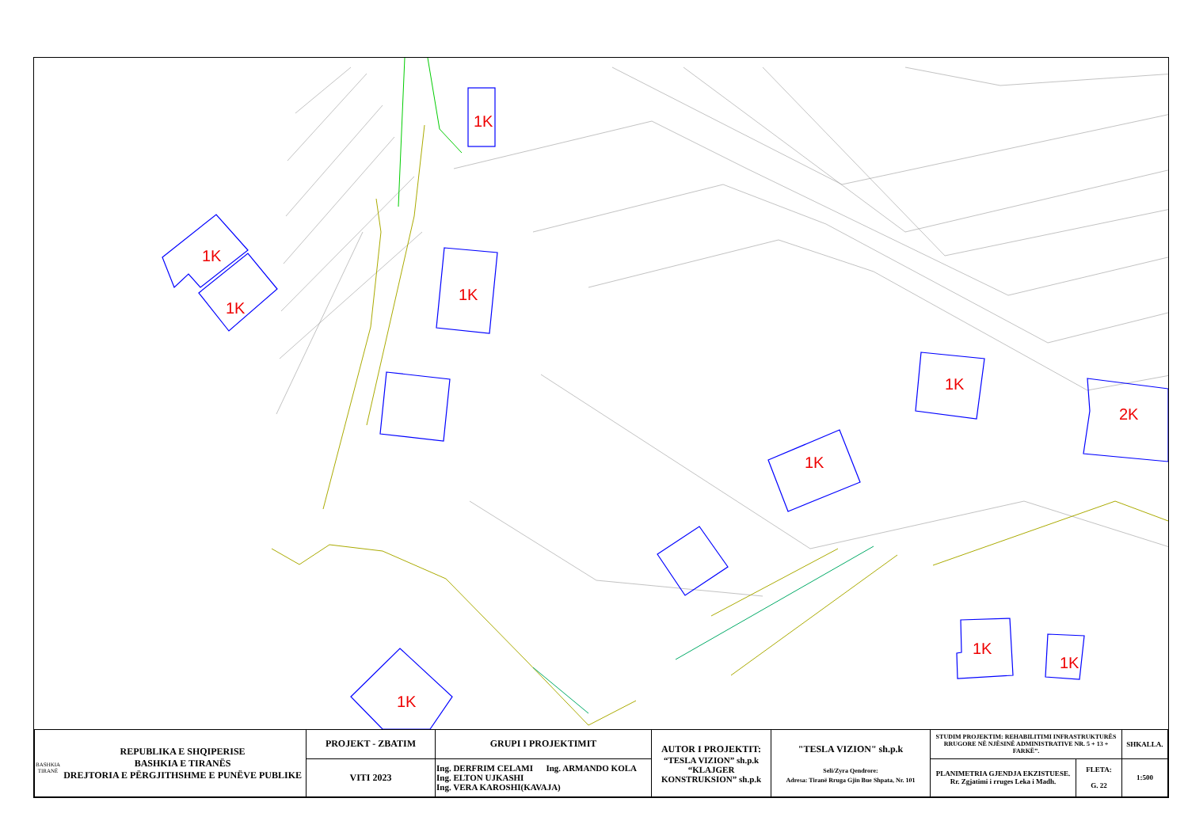1K
1K
1K
1K
1K
2K
1K
1K
1K
1K
| BASHKIA TIRANË REPUBLIKA E SHQIPERISE BASHKIA E TIRANËS DREJTORIA E PËRGJITHSHME E PUNËVE PUBLIKE | PROJEKT - ZBATIM | GRUPI I PROJEKTIMIT | AUTOR I PROJEKTIT: “TESLA VIZION” sh.p.k “KLAJGER KONSTRUKSION” sh.p.k | "TESLA VIZION" sh.p.k Seli/Zyra Qendrore: Adresa: Tiranë Rruga Gjin Bue Shpata, Nr. 101 | STUDIM PROJEKTIM: REHABILITIMI INFRASTRUKTURËS RRUGORE NË NJËSINË ADMINISTRATIVE NR. 5 + 13 + FARKË”. | | SHKALLA. |
| | VITI 2023 | Ing. DERFRIM CELAMI Ing. ARMANDO KOLA Ing. ELTON UJKASHI Ing. VERA KAROSHI(KAVAJA) | | | PLANIMETRIA GJENDJA EKZISTUESE. Rr. Zgjatimi i rruges Leka i Madh. | FLETA: G. 22 | 1:500 |